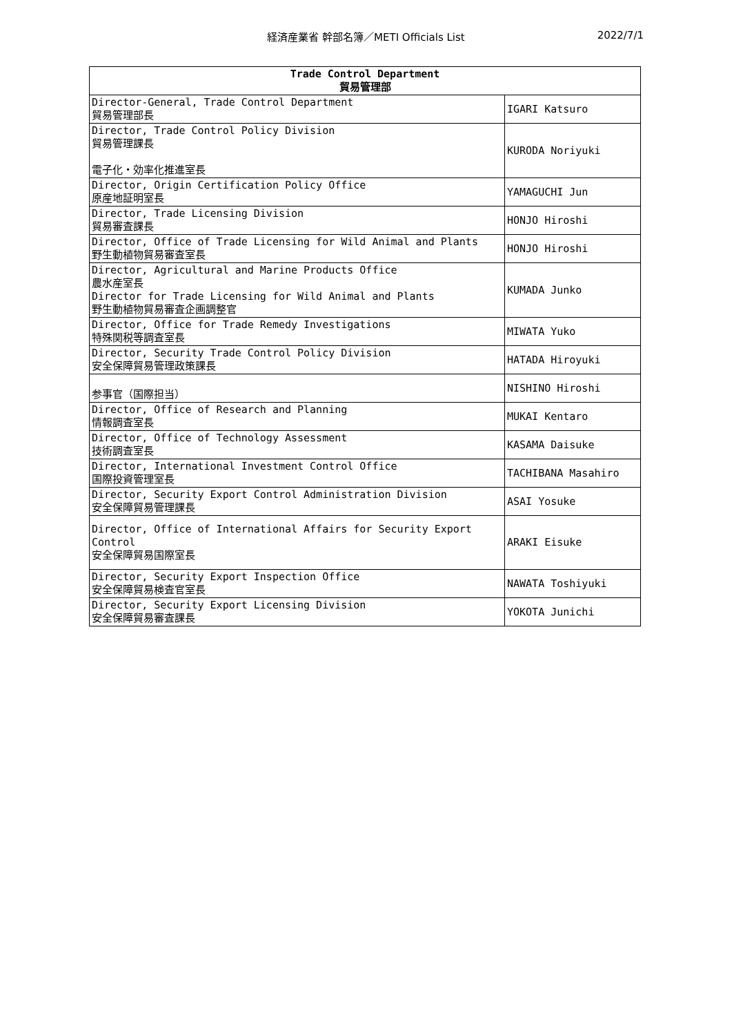経済産業省 幹部名簿／METI Officials List
2022/7/1
| Trade Control Department 貿易管理部 | |
| --- | --- |
| Director-General, Trade Control Department 貿易管理部長 | IGARI Katsuro |
| Director, Trade Control Policy Division 貿易管理課長 電子化・効率化推進室長 | KURODA Noriyuki |
| Director, Origin Certification Policy Office 原産地証明室長 | YAMAGUCHI Jun |
| Director, Trade Licensing Division 貿易審査課長 | HONJO Hiroshi |
| Director, Office of Trade Licensing for Wild Animal and Plants 野生動植物貿易審査室長 | HONJO Hiroshi |
| Director, Agricultural and Marine Products Office 農水産室長 Director for Trade Licensing for Wild Animal and Plants 野生動植物貿易審査企画調整官 | KUMADA Junko |
| Director, Office for Trade Remedy Investigations 特殊関税等調査室長 | MIWATA Yuko |
| Director, Security Trade Control Policy Division 安全保障貿易管理政策課長 | HATADA Hiroyuki |
| 参事官（国際担当） | NISHINO Hiroshi |
| Director, Office of Research and Planning 情報調査室長 | MUKAI Kentaro |
| Director, Office of Technology Assessment 技術調査室長 | KASAMA Daisuke |
| Director, International Investment Control Office 国際投資管理室長 | TACHIBANA Masahiro |
| Director, Security Export Control Administration Division 安全保障貿易管理課長 | ASAI Yosuke |
| Director, Office of International Affairs for Security Export Control 安全保障貿易国際室長 | ARAKI Eisuke |
| Director, Security Export Inspection Office 安全保障貿易検査官室長 | NAWATA Toshiyuki |
| Director, Security Export Licensing Division 安全保障貿易審査課長 | YOKOTA Junichi |